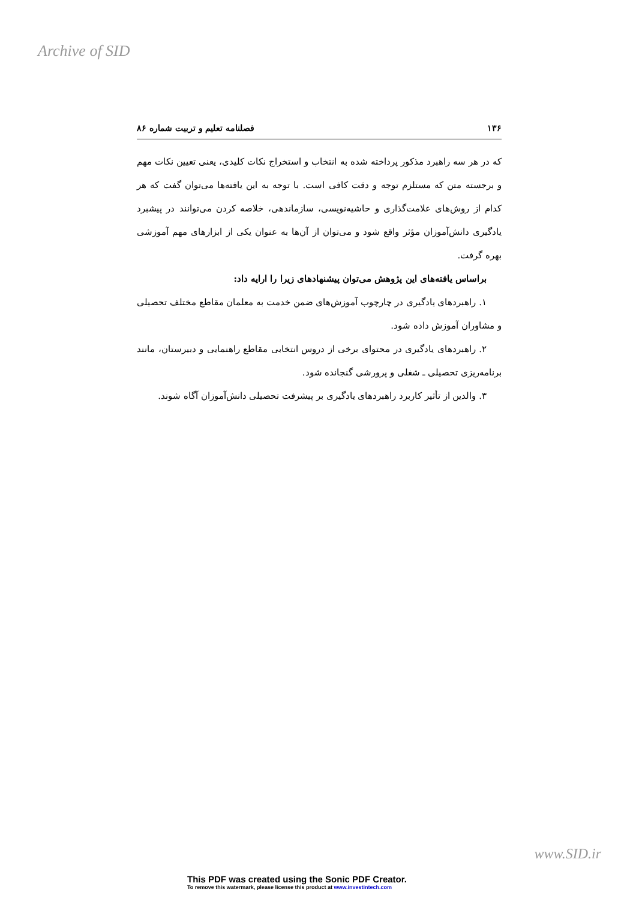Archive of SID
۱۳۶ فصلنامه تعلیم و تربیت شماره ۸۶
که در هر سه راهبرد مذکور پرداخته شده به انتخاب و استخراج نکات کلیدی، یعنی تعیین نکات مهم و برجسته متن که مستلزم توجه و دقت کافی است. با توجه به این یافته‌ها می‌توان گفت که هر کدام از روش‌های علامت‌گذاری و حاشیه‌نویسی، سازماندهی، خلاصه کردن می‌توانند در پیشبرد یادگیری دانش‌آموزان مؤثر واقع شود و می‌توان از آن‌ها به عنوان یکی از ابزارهای مهم آموزشی بهره گرفت.
براساس یافته‌های این پژوهش می‌توان پیشنهادهای زیرا را ارایه داد:
۱. راهبردهای یادگیری در چارچوب آموزش‌های ضمن خدمت به معلمان مقاطع مختلف تحصیلی و مشاوران آموزش داده شود.
۲. راهبردهای یادگیری در محتوای برخی از دروس انتخابی مقاطع راهنمایی و دبیرستان، مانند برنامه‌ریزی تحصیلی ـ شغلی و پرورشی گنجانده شود.
۳. والدین از تأثیر کاربرد راهبردهای یادگیری بر پیشرفت تحصیلی دانش‌آموزان آگاه شوند.
www.SID.ir
This PDF was created using the Sonic PDF Creator.
To remove this watermark, please license this product at www.investintech.com